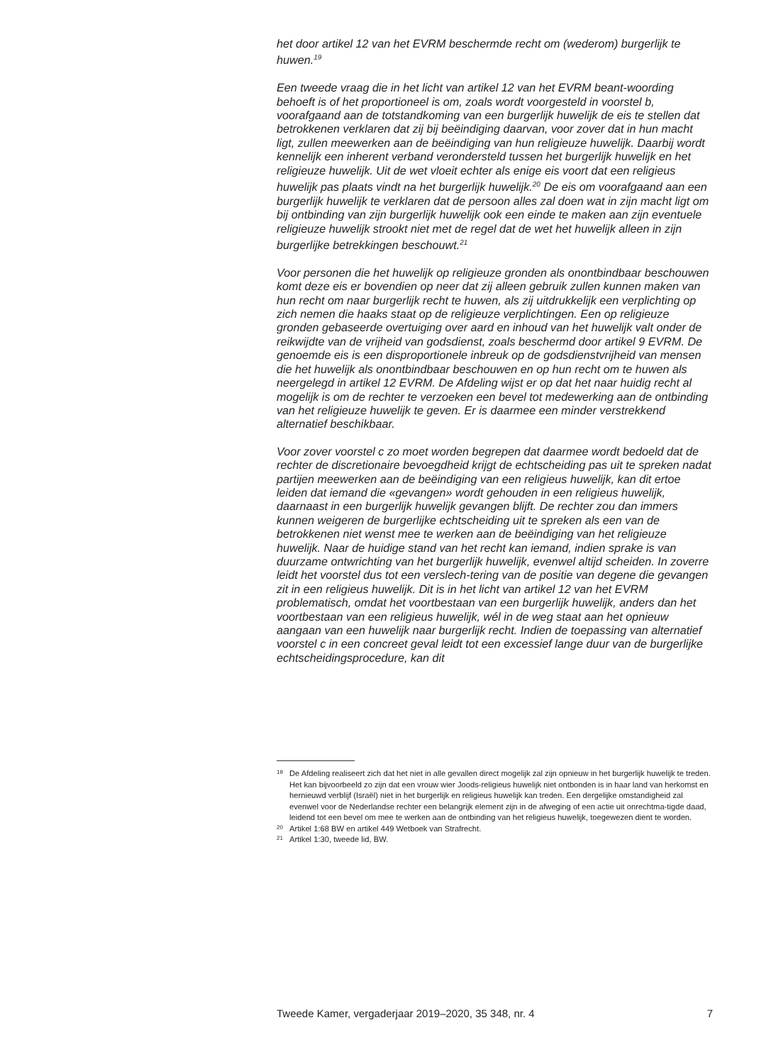het door artikel 12 van het EVRM beschermde recht om (wederom) burgerlijk te huwen.<sup>19</sup>
Een tweede vraag die in het licht van artikel 12 van het EVRM beant-woording behoeft is of het proportioneel is om, zoals wordt voorgesteld in voorstel b, voorafgaand aan de totstandkoming van een burgerlijk huwelijk de eis te stellen dat betrokkenen verklaren dat zij bij beëindiging daarvan, voor zover dat in hun macht ligt, zullen meewerken aan de beëindiging van hun religieuze huwelijk. Daarbij wordt kennelijk een inherent verband verondersteld tussen het burgerlijk huwelijk en het religieuze huwelijk. Uit de wet vloeit echter als enige eis voort dat een religieus huwelijk pas plaats vindt na het burgerlijk huwelijk.<sup>20</sup> De eis om voorafgaand aan een burgerlijk huwelijk te verklaren dat de persoon alles zal doen wat in zijn macht ligt om bij ontbinding van zijn burgerlijk huwelijk ook een einde te maken aan zijn eventuele religieuze huwelijk strookt niet met de regel dat de wet het huwelijk alleen in zijn burgerlijke betrekkingen beschouwt.<sup>21</sup>
Voor personen die het huwelijk op religieuze gronden als onontbindbaar beschouwen komt deze eis er bovendien op neer dat zij alleen gebruik zullen kunnen maken van hun recht om naar burgerlijk recht te huwen, als zij uitdrukkelijk een verplichting op zich nemen die haaks staat op de religieuze verplichtingen. Een op religieuze gronden gebaseerde overtuiging over aard en inhoud van het huwelijk valt onder de reikwijdte van de vrijheid van godsdienst, zoals beschermd door artikel 9 EVRM. De genoemde eis is een disproportionele inbreuk op de godsdienstvrijheid van mensen die het huwelijk als onontbindbaar beschouwen en op hun recht om te huwen als neergelegd in artikel 12 EVRM. De Afdeling wijst er op dat het naar huidig recht al mogelijk is om de rechter te verzoeken een bevel tot medewerking aan de ontbinding van het religieuze huwelijk te geven. Er is daarmee een minder verstrekkend alternatief beschikbaar.
Voor zover voorstel c zo moet worden begrepen dat daarmee wordt bedoeld dat de rechter de discretionaire bevoegdheid krijgt de echtscheiding pas uit te spreken nadat partijen meewerken aan de beëindiging van een religieus huwelijk, kan dit ertoe leiden dat iemand die «gevangen» wordt gehouden in een religieus huwelijk, daarnaast in een burgerlijk huwelijk gevangen blijft. De rechter zou dan immers kunnen weigeren de burgerlijke echtscheiding uit te spreken als een van de betrokkenen niet wenst mee te werken aan de beëindiging van het religieuze huwelijk. Naar de huidige stand van het recht kan iemand, indien sprake is van duurzame ontwrichting van het burgerlijk huwelijk, evenwel altijd scheiden. In zoverre leidt het voorstel dus tot een verslech-tering van de positie van degene die gevangen zit in een religieus huwelijk. Dit is in het licht van artikel 12 van het EVRM problematisch, omdat het voortbestaan van een burgerlijk huwelijk, anders dan het voortbestaan van een religieus huwelijk, wél in de weg staat aan het opnieuw aangaan van een huwelijk naar burgerlijk recht. Indien de toepassing van alternatief voorstel c in een concreet geval leidt tot een excessief lange duur van de burgerlijke echtscheidingsprocedure, kan dit
19 De Afdeling realiseert zich dat het niet in alle gevallen direct mogelijk zal zijn opnieuw in het burgerlijk huwelijk te treden. Het kan bijvoorbeeld zo zijn dat een vrouw wier Joods-religieus huwelijk niet ontbonden is in haar land van herkomst en hernieuwd verblijf (Israël) niet in het burgerlijk en religieus huwelijk kan treden. Een dergelijke omstandigheid zal evenwel voor de Nederlandse rechter een belangrijk element zijn in de afweging of een actie uit onrechtma-tigde daad, leidend tot een bevel om mee te werken aan de ontbinding van het religieus huwelijk, toegewezen dient te worden.
20 Artikel 1:68 BW en artikel 449 Wetboek van Strafrecht.
21 Artikel 1:30, tweede lid, BW.
Tweede Kamer, vergaderjaar 2019–2020, 35 348, nr. 4 7